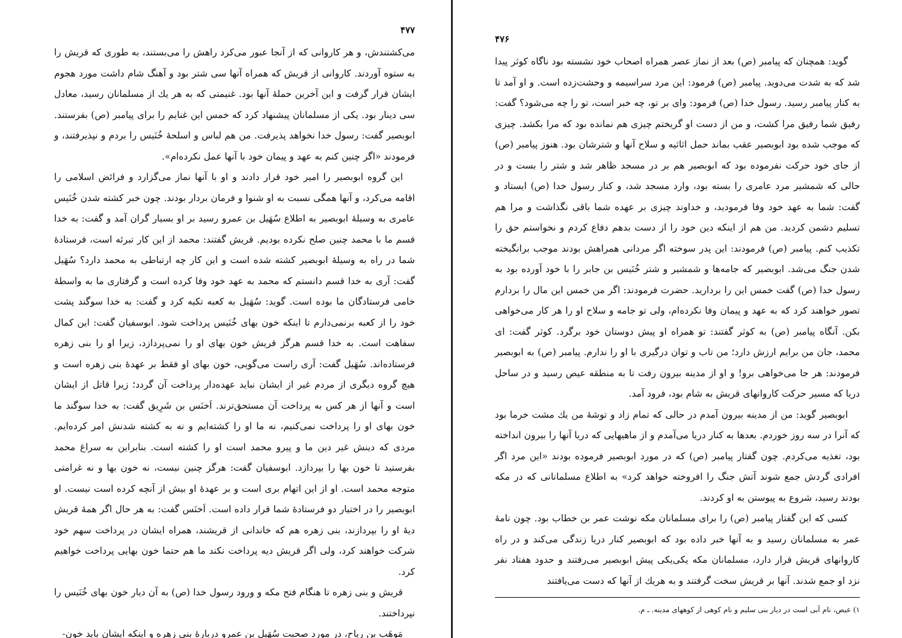۴۷۶
گوید: همچنان که پیامبر (ص) بعد از نماز عصر همراه اصحاب خود نشسته بود ناگاه کوثر پیدا شد که به شدت می‌دوید. پیامبر (ص) فرمود: این مرد سراسیمه و وحشت‌زده است. و او آمد تا به کنار پیامبر رسید. رسول خدا (ص) فرمود: وای بر تو، چه خبر است، تو را چه می‌شود؟ گفت: رفیق شما رفیق مرا کشت، و من از دست او گریختم چیزی هم نمانده بود که مرا بکشد. چیزی که موجب شده بود ابوبصیر عقب بماند حمل اثاثیه و سلاح آنها و شترشان بود. هنوز پیامبر (ص) از جای خود حرکت نفرموده بود که ابوبصیر هم بر در مسجد ظاهر شد و شتر را بست و در حالی که شمشیر مرد عامری را بسته بود، وارد مسجد شد، و کنار رسول خدا (ص) ایستاد و گفت: شما به عهد خود وفا فرمودید، و خداوند چیزی بر عهده شما باقی نگذاشت و مرا هم تسلیم دشمن کردید. من هم از اینکه دین خود را از دست بدهم دفاع کردم و نخواستم حق را تکذیب کنم. پیامبر (ص) فرمودند: این پدر سوخته اگر مردانی همراهش بودند موجب برانگیخته شدن جنگ می‌شد. ابوبصیر که جامه‌ها و شمشیر و شتر خُنَیس بن جابر را با خود آورده بود به رسول خدا (ص) گفت خمس این را بردارید. حضرت فرمودند: اگر من خمس این مال را بردارم تصور خواهند کرد که به عهد و پیمان وفا نکرده‌ام، ولی تو جامه و سلاح او را هر کار می‌خواهی بکن. آنگاه پیامبر (ص) به کوثر گفتند: تو همراه او پیش دوستان خود برگرد. کوثر گفت: ای محمد، جان من برایم ارزش دارد؛ من تاب و توان درگیری با او را ندارم. پیامبر (ص) به ابوبصیر فرمودند: هر جا می‌خواهی برو! و او از مدینه بیرون رفت تا به منطقه عیص رسید و در ساحل دریا که مسیر حرکت کاروانهای قریش به شام بود، فرود آمد.
ابوبصیر گوید: من از مدینه بیرون آمدم در حالی که تمام زاد و توشهٔ من یك مشت خرما بود که آنرا در سه روز خوردم. بعدها به کنار دریا می‌آمدم و از ماهیهایی که دریا آنها را بیرون انداخته بود، تغذیه می‌کردم. چون گفتار پیامبر (ص) که در مورد ابوبصیر فرموده بودند «این مرد اگر افرادی گردش جمع شوند آتش جنگ را افروخته خواهد کرد» به اطلاع مسلمانانی که در مکه بودند رسید، شروع به پیوستن به او کردند.
کسی که این گفتار پیامبر (ص) را برای مسلمانان مکه نوشت عمر بن خطاب بود. چون نامهٔ عمر به مسلمانان رسید و به آنها خبر داده بود که ابوبصیر کنار دریا زندگی می‌کند و در راه کاروانهای قریش قرار دارد، مسلمانان مکه یکی‌یکی پیش ابوبصیر می‌رفتند و حدود هفتاد نفر نزد او جمع شدند. آنها بر قریش سخت گرفتند و به هریك از آنها که دست می‌یافتند
۱) عیص، نام آبی است در دیار بنی سلیم و نام کوهی از کوههای مدینه. ـ م.
۴۷۷
می‌کشتندش، و هر کاروانی که از آنجا عبور می‌کرد راهش را می‌بستند، به طوری که قریش را به ستوه آوردند. کاروانی از قریش که همراه آنها سی شتر بود و آهنگ شام داشت مورد هجوم ایشان قرار گرفت و این آخرین حملهٔ آنها بود. غنیمتی که به هر یك از مسلمانان رسید، معادل سی دینار بود. یکی از مسلمانان پیشنهاد کرد که خمس این غنایم را برای پیامبر (ص) بفرستند. ابوبصیر گفت: رسول خدا نخواهد پذیرفت. من هم لباس و اسلحهٔ خُنَیس را بردم و نپذیرفتند، و فرمودند «اگر چنین کنم به عهد و پیمان خود با آنها عمل نکرده‌ام».
این گروه ابوبصیر را امیر خود قرار دادند و او با آنها نماز می‌گزارد و فرائض اسلامی را اقامه می‌کرد، و آنها همگی نسبت به او شنوا و فرمان بردار بودند. چون خبر کشته شدن خُنَیس عامری به وسیلهٔ ابوبصیر به اطلاع سُهَیل بن عمرو رسید بر او بسیار گران آمد و گفت: به خدا قسم ما با محمد چنین صلح نکرده بودیم. قریش گفتند: محمد از این کار تبرئه است، فرستادهٔ شما در راه به وسیلهٔ ابوبصیر کشته شده است و این کار چه ارتباطی به محمد دارد؟ سُهَیل گفت: آری به خدا قسم دانستم که محمد به عهد خود وفا کرده است و گرفتاری ما به واسطهٔ خامی فرستادگان ما بوده است. گوید: سُهَیل به کعبه تکیه کرد و گفت: به خدا سوگند پشت خود را از کعبه برنمی‌دارم تا اینکه خون بهای خُنَیس پرداخت شود. ابوسفیان گفت: این کمال سفاهت است. به خدا قسم هرگز قریش خون بهای او را نمی‌پردازد، زیرا او را بنی زهره فرستاده‌اند. سُهَیل گفت: آری راست می‌گویی، خون بهای او فقط بر عهدهٔ بنی زهره است و هیچ گروه دیگری از مردم غیر از ایشان نباید عهده‌دار پرداخت آن گردد؛ زیرا قاتل از ایشان است و آنها از هر کس به پرداخت آن مستحق‌ترند. اَخنَس بن شَرِیق گفت: به خدا سوگند ما خون بهای او را پرداخت نمی‌کنیم، نه ما او را کشته‌ایم و نه به کشته شدنش امر کرده‌ایم. مردی که دینش غیر دین ما و پیرو محمد است او را کشته است. بنابراین به سراغ محمد بفرستید تا خون بها را بپردازد. ابوسفیان گفت: هرگز چنین نیست، نه خون بها و نه غرامتی متوجه محمد است. او از این اتهام بری است و بر عهدهٔ او بیش از آنچه کرده است نیست. او ابوبصیر را در اختیار دو فرستادهٔ شما قرار داده است. اَخنَس گفت: به هر حال اگر همهٔ قریش دیهٔ او را بپردازند، بنی زهره هم که خاندانی از قریشند، همراه ایشان در پرداخت سهم خود شرکت خواهند کرد، ولی اگر قریش دیه پرداخت نکند ما هم حتما خون بهایی پرداخت خواهیم کرد.
قریش و بنی زهره تا هنگام فتح مکه و ورود رسول خدا (ص) به آن دیار خون بهای خُنَیس را نپرداختند.
مَوهَب بن رِیاح، در مورد صحبت سُهَیل بن عمرو دربارهٔ بنی زهره و اینکه ایشان باید خون-